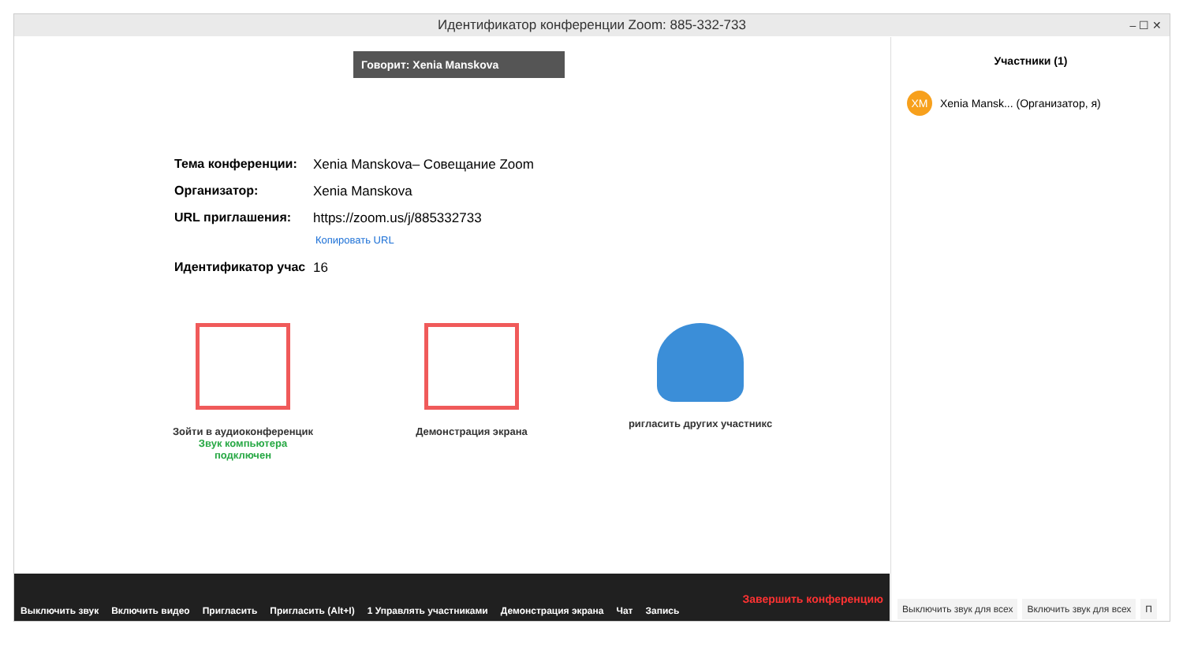Идентификатор конференции Zoom: 885-332-733 – ☐ ✕
Говорит: Xenia Manskova
Тема конференции: Xenia Manskova– Совещание Zoom
Организатор: Xenia Manskova
URL приглашения: https://zoom.us/j/885332733
Копировать URL
Идентификатор учас 16
Зойти в аудиоконференцик
Звук компьютера
подключен
Демонстрация экрана ригласить других участникс
Выключить звук Включить видео Пригласить Пригласить (Alt+I) 1 Управлять участниками Демонстрация экрана Чат Запись Завершить конференцию
Участники (1)
XM Xenia Mansk... (Организатор, я)
Выключить звук для всех Включить звук для всех П